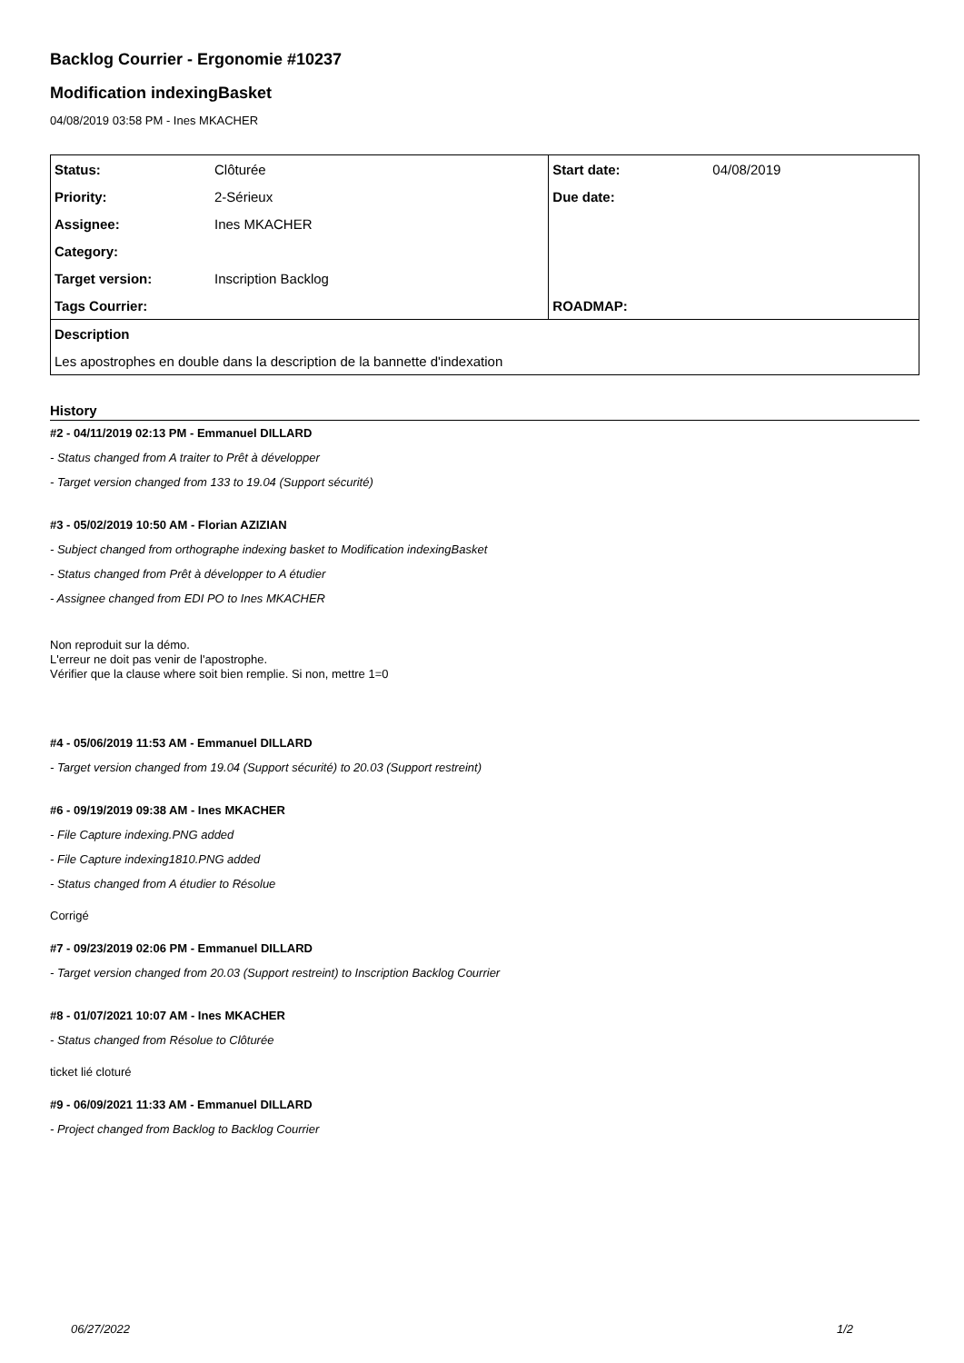Backlog Courrier - Ergonomie #10237
Modification indexingBasket
04/08/2019 03:58 PM - Ines MKACHER
| Status: | Clôturée | Start date: | 04/08/2019 |
| Priority: | 2-Sérieux | Due date: | |
| Assignee: | Ines MKACHER | | |
| Category: | | | |
| Target version: | Inscription Backlog | | |
| Tags Courrier: | | ROADMAP: | |
| Description | | | |
| Les apostrophes en double dans la description de la bannette d'indexation | | | |
History
#2 - 04/11/2019 02:13 PM - Emmanuel DILLARD
- Status changed from A traiter to Prêt à développer
- Target version changed from 133 to 19.04 (Support sécurité)
#3 - 05/02/2019 10:50 AM - Florian AZIZIAN
- Subject changed from orthographe indexing basket to Modification indexingBasket
- Status changed from Prêt à développer to A étudier
- Assignee changed from EDI PO to Ines MKACHER
Non reproduit sur la démo.
L'erreur ne doit pas venir de l'apostrophe.
Vérifier que la clause where soit bien remplie. Si non, mettre 1=0
#4 - 05/06/2019 11:53 AM - Emmanuel DILLARD
- Target version changed from 19.04 (Support sécurité) to 20.03 (Support restreint)
#6 - 09/19/2019 09:38 AM - Ines MKACHER
- File Capture indexing.PNG added
- File Capture indexing1810.PNG added
- Status changed from A étudier to Résolue
Corrigé
#7 - 09/23/2019 02:06 PM - Emmanuel DILLARD
- Target version changed from 20.03 (Support restreint) to Inscription Backlog Courrier
#8 - 01/07/2021 10:07 AM - Ines MKACHER
- Status changed from Résolue to Clôturée
ticket lié cloturé
#9 - 06/09/2021 11:33 AM - Emmanuel DILLARD
- Project changed from Backlog to Backlog Courrier
06/27/2022 1/2